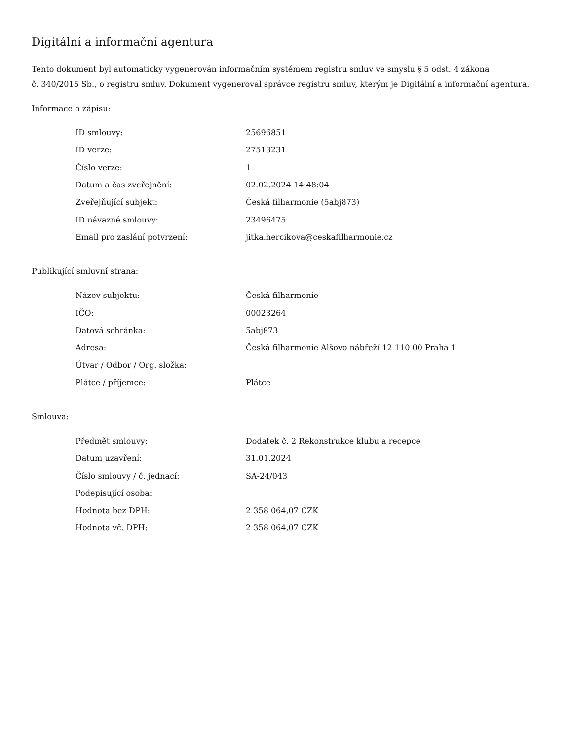Digitální a informační agentura
Tento dokument byl automaticky vygenerován informačním systémem registru smluv ve smyslu § 5 odst. 4 zákona
č. 340/2015 Sb., o registru smluv. Dokument vygeneroval správce registru smluv, kterým je Digitální a informační agentura.
Informace o zápisu:
| ID smlouvy: | 25696851 |
| ID verze: | 27513231 |
| Číslo verze: | 1 |
| Datum a čas zveřejnění: | 02.02.2024 14:48:04 |
| Zveřejňující subjekt: | Česká filharmonie (5abj873) |
| ID návazné smlouvy: | 23496475 |
| Email pro zaslání potvrzení: | jitka.hercikova@ceskafilharmonie.cz |
Publikující smluvní strana:
| Název subjektu: | Česká filharmonie |
| IČO: | 00023264 |
| Datová schránka: | 5abj873 |
| Adresa: | Česká filharmonie Alšovo nábřeží 12 110 00 Praha 1 |
| Útvar / Odbor / Org. složka: | |
| Plátce / příjemce: | Plátce |
Smlouva:
| Předmět smlouvy: | Dodatek č. 2 Rekonstrukce klubu a recepce |
| Datum uzavření: | 31.01.2024 |
| Číslo smlouvy / č. jednací: | SA-24/043 |
| Podepisující osoba: | |
| Hodnota bez DPH: | 2 358 064,07 CZK |
| Hodnota vč. DPH: | 2 358 064,07 CZK |